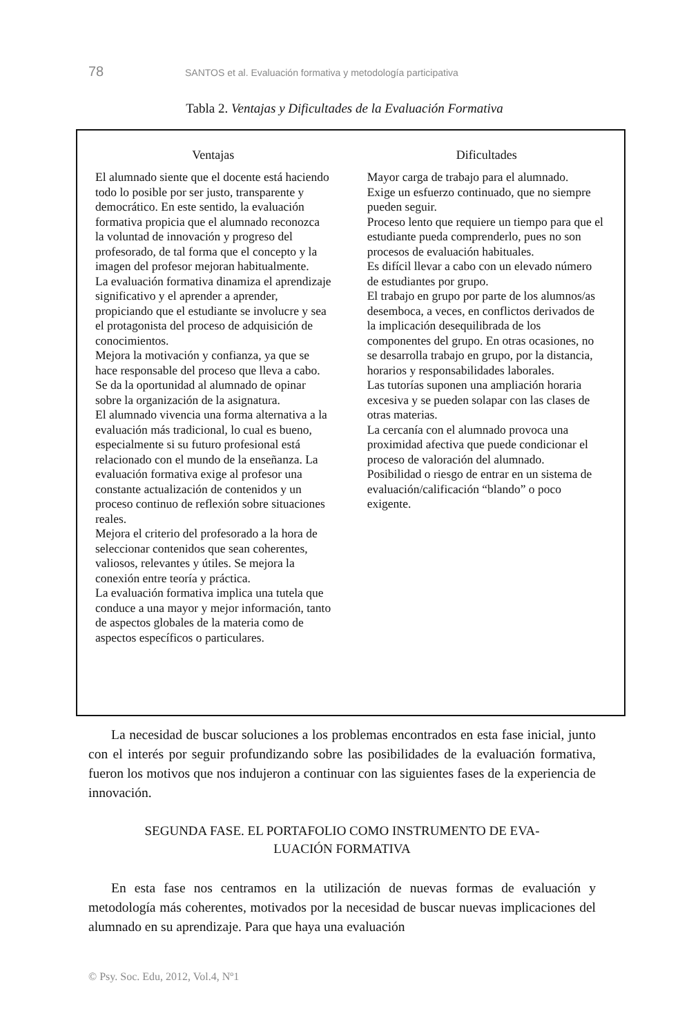78 SANTOS et al. Evaluación formativa y metodología participativa
Tabla 2. Ventajas y Dificultades de la Evaluación Formativa
| Ventajas | Dificultades |
| --- | --- |
| El alumnado siente que el docente está haciendo todo lo posible por ser justo, transparente y democrático. En este sentido, la evaluación formativa propicia que el alumnado reconozca la voluntad de innovación y progreso del profesorado, de tal forma que el concepto y la imagen del profesor mejoran habitualmente. La evaluación formativa dinamiza el aprendizaje significativo y el aprender a aprender, propiciando que el estudiante se involucre y sea el protagonista del proceso de adquisición de conocimientos. Mejora la motivación y confianza, ya que se hace responsable del proceso que lleva a cabo. Se da la oportunidad al alumnado de opinar sobre la organización de la asignatura. El alumnado vivencia una forma alternativa a la evaluación más tradicional, lo cual es bueno, especialmente si su futuro profesional está relacionado con el mundo de la enseñanza. La evaluación formativa exige al profesor una constante actualización de contenidos y un proceso continuo de reflexión sobre situaciones reales. Mejora el criterio del profesorado a la hora de seleccionar contenidos que sean coherentes, valiosos, relevantes y útiles. Se mejora la conexión entre teoría y práctica. La evaluación formativa implica una tutela que conduce a una mayor y mejor información, tanto de aspectos globales de la materia como de aspectos específicos o particulares. | Mayor carga de trabajo para el alumnado. Exige un esfuerzo continuado, que no siempre pueden seguir. Proceso lento que requiere un tiempo para que el estudiante pueda comprenderlo, pues no son procesos de evaluación habituales. Es difícil llevar a cabo con un elevado número de estudiantes por grupo. El trabajo en grupo por parte de los alumnos/as desemboca, a veces, en conflictos derivados de la implicación desequilibrada de los componentes del grupo. En otras ocasiones, no se desarrolla trabajo en grupo, por la distancia, horarios y responsabilidades laborales. Las tutorías suponen una ampliación horaria excesiva y se pueden solapar con las clases de otras materias. La cercanía con el alumnado provoca una proximidad afectiva que puede condicionar el proceso de valoración del alumnado. Posibilidad o riesgo de entrar en un sistema de evaluación/calificación “blando” o poco exigente. |
La necesidad de buscar soluciones a los problemas encontrados en esta fase inicial, junto con el interés por seguir profundizando sobre las posibilidades de la evaluación formativa, fueron los motivos que nos indujeron a continuar con las siguientes fases de la experiencia de innovación.
SEGUNDA FASE. EL PORTAFOLIO COMO INSTRUMENTO DE EVA-
LUACIÓN FORMATIVA
En esta fase nos centramos en la utilización de nuevas formas de evaluación y metodología más coherentes, motivados por la necesidad de buscar nuevas implicaciones del alumnado en su aprendizaje. Para que haya una evaluación
© Psy. Soc. Edu, 2012, Vol.4, Nº1